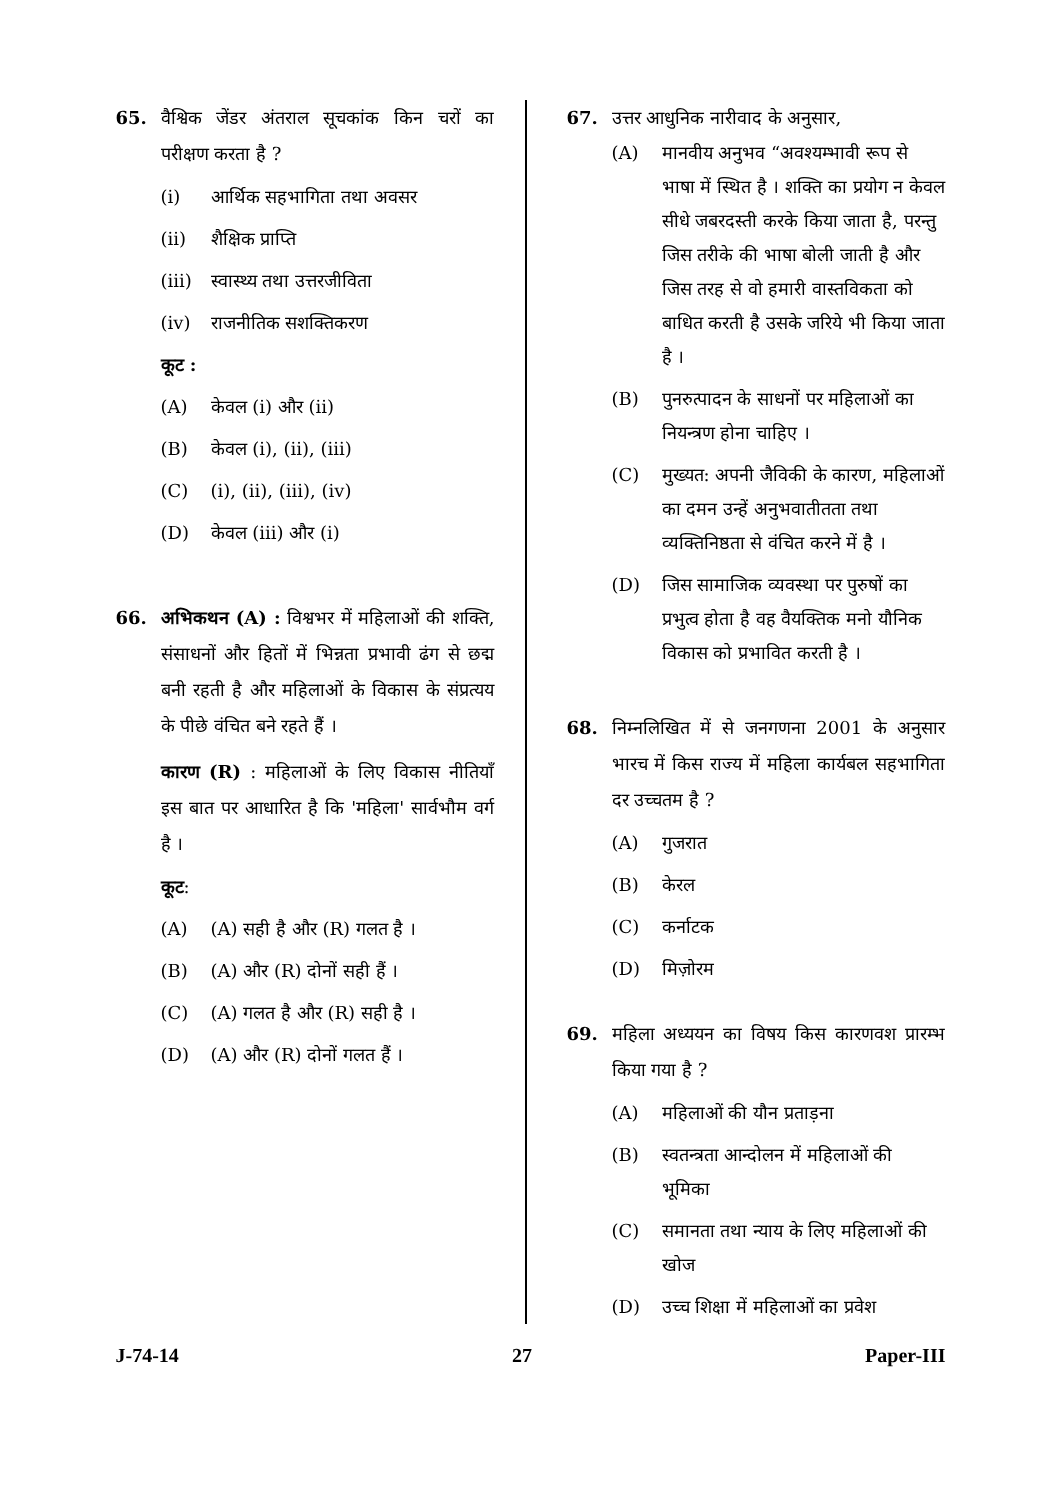65. वैश्विक जेंडर अंतराल सूचकांक किन चरों का परीक्षण करता है ?
(i) आर्थिक सहभागिता तथा अवसर
(ii) शैक्षिक प्राप्ति
(iii) स्वास्थ्य तथा उत्तरजीविता
(iv) राजनीतिक सशक्तिकरण
कूट :
(A) केवल (i) और (ii)
(B) केवल (i), (ii), (iii)
(C) (i), (ii), (iii), (iv)
(D) केवल (iii) और (i)
66. अभिकथन (A) : विश्वभर में महिलाओं की शक्ति, संसाधनों और हितों में भिन्नता प्रभावी ढंग से छद्म बनी रहती है और महिलाओं के विकास के संप्रत्यय के पीछे वंचित बने रहते हैं ।
कारण (R) : महिलाओं के लिए विकास नीतियाँ इस बात पर आधारित है कि 'महिला' सार्वभौम वर्ग है ।
कूट :
(A) (A) सही है और (R) गलत है ।
(B) (A) और (R) दोनों सही हैं ।
(C) (A) गलत है और (R) सही है ।
(D) (A) और (R) दोनों गलत हैं ।
67. उत्तर आधुनिक नारीवाद के अनुसार,
(A) मानवीय अनुभव “अवश्यम्भावी रूप से भाषा में स्थित है । शक्ति का प्रयोग न केवल सीधे जबरदस्ती करके किया जाता है, परन्तु जिस तरीके की भाषा बोली जाती है और जिस तरह से वो हमारी वास्तविकता को बाधित करती है उसके जरिये भी किया जाता है ।
(B) पुनरुत्पादन के साधनों पर महिलाओं का नियन्त्रण होना चाहिए ।
(C) मुख्यत: अपनी जैविकी के कारण, महिलाओं का दमन उन्हें अनुभवातीतता तथा व्यक्तिनिष्ठता से वंचित करने में है ।
(D) जिस सामाजिक व्यवस्था पर पुरुषों का प्रभुत्व होता है वह वैयक्तिक मनो यौनिक विकास को प्रभावित करती है ।
68. निम्नलिखित में से जनगणना 2001 के अनुसार भारच में किस राज्य में महिला कार्यबल सहभागिता दर उच्चतम है ?
(A) गुजरात
(B) केरल
(C) कर्नाटक
(D) मिज़ोरम
69. महिला अध्ययन का विषय किस कारणवश प्रारम्भ किया गया है ?
(A) महिलाओं की यौन प्रताड़ना
(B) स्वतन्त्रता आन्दोलन में महिलाओं की भूमिका
(C) समानता तथा न्याय के लिए महिलाओं की खोज
(D) उच्च शिक्षा में महिलाओं का प्रवेश
J-74-14 27 Paper-III